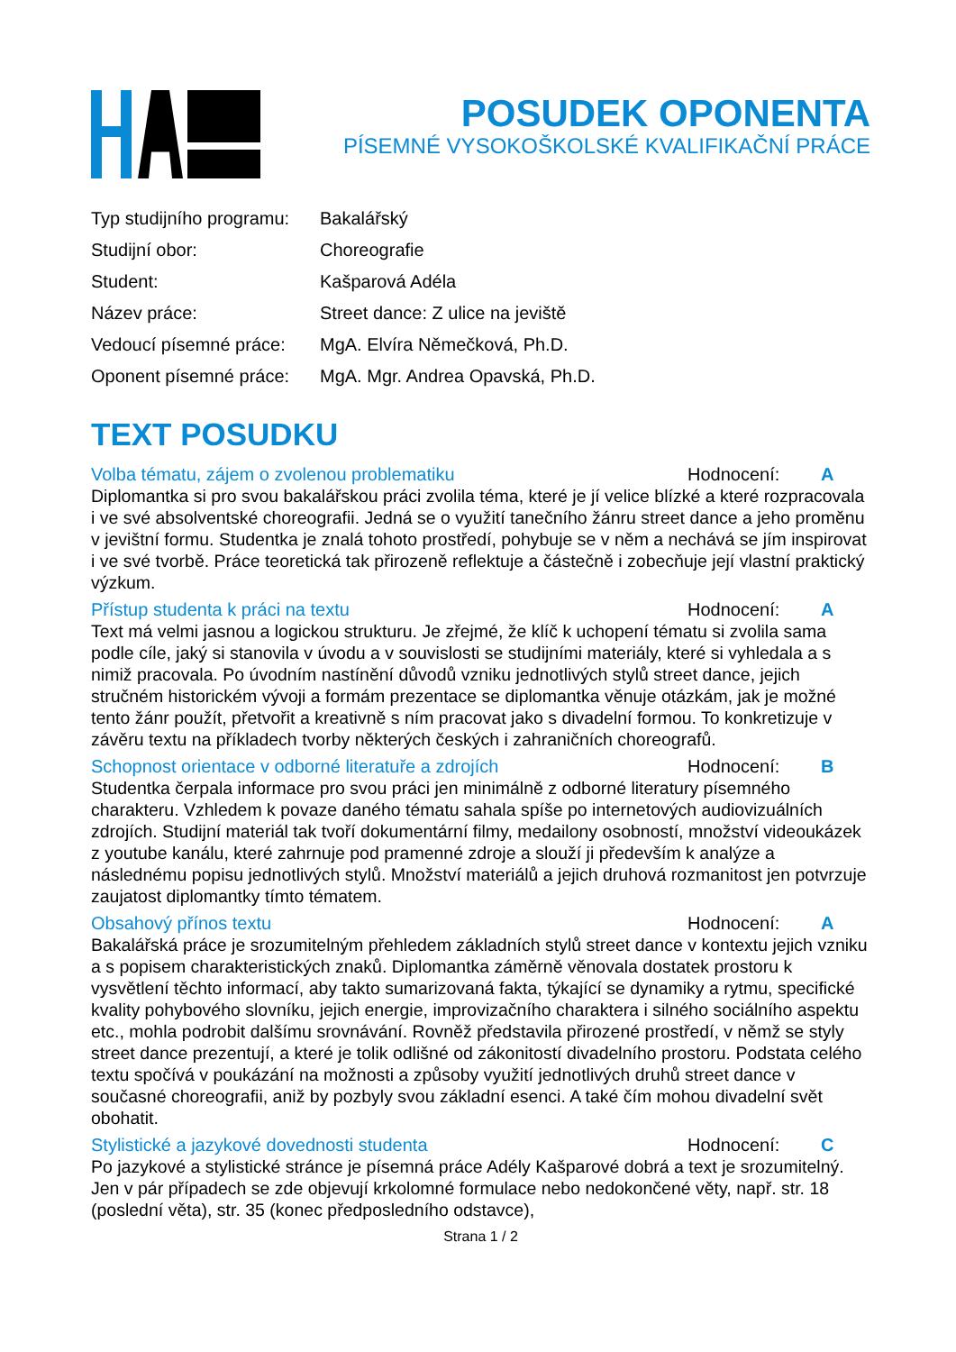POSUDEK OPONENTA
PÍSEMNÉ VYSOKOŠKOLSKÉ KVALIFIKAČNÍ PRÁCE
| Typ studijního programu: | Bakalářský |
| Studijní obor: | Choreografie |
| Student: | Kašparová Adéla |
| Název práce: | Street dance: Z ulice na jeviště |
| Vedoucí písemné práce: | MgA. Elvíra Němečková, Ph.D. |
| Oponent písemné práce: | MgA. Mgr. Andrea Opavská, Ph.D. |
TEXT POSUDKU
Volba tématu, zájem o zvolenou problematiku Hodnocení: A
Diplomantka si pro svou bakalářskou práci zvolila téma, které je jí velice blízké a které rozpracovala i ve své absolventské choreografii. Jedná se o využití tanečního žánru street dance a jeho proměnu v jevištní formu. Studentka je znalá tohoto prostředí, pohybuje se v něm a nechává se jím inspirovat i ve své tvorbě. Práce teoretická tak přirozeně reflektuje a částečně i zobecňuje její vlastní praktický výzkum.
Přístup studenta k práci na textu Hodnocení: A
Text má velmi jasnou a logickou strukturu. Je zřejmé, že klíč k uchopení tématu si zvolila sama podle cíle, jaký si stanovila v úvodu a v souvislosti se studijními materiály, které si vyhledala a s nimiž pracovala. Po úvodním nastínění důvodů vzniku jednotlivých stylů street dance, jejich stručném historickém vývoji a formám prezentace se diplomantka věnuje otázkám, jak je možné tento žánr použít, přetvořit a kreativně s ním pracovat jako s divadelní formou. To konkretizuje v závěru textu na příkladech tvorby některých českých i zahraničních choreografů.
Schopnost orientace v odborné literatuře a zdrojích Hodnocení: B
Studentka čerpala informace pro svou práci jen minimálně z odborné literatury písemného charakteru. Vzhledem k povaze daného tématu sahala spíše po internetových audiovizuálních zdrojích. Studijní materiál tak tvoří dokumentární filmy, medailony osobností, množství videoukázek z youtube kanálu, které zahrnuje pod pramenné zdroje a slouží ji především k analýze a následnému popisu jednotlivých stylů. Množství materiálů a jejich druhová rozmanitost jen potvrzuje zaujatost diplomantky tímto tématem.
Obsahový přínos textu Hodnocení: A
Bakalářská práce je srozumitelným přehledem základních stylů street dance v kontextu jejich vzniku a s popisem charakteristických znaků. Diplomantka záměrně věnovala dostatek prostoru k vysvětlení těchto informací, aby takto sumarizovaná fakta, týkající se dynamiky a rytmu, specifické kvality pohybového slovníku, jejich energie, improvizačního charaktera i silného sociálního aspektu etc., mohla podrobit dalšímu srovnávání. Rovněž představila přirozené prostředí, v němž se styly street dance prezentují, a které je tolik odlišné od zákonitostí divadelního prostoru. Podstata celého textu spočívá v poukázání na možnosti a způsoby využití jednotlivých druhů street dance v současné choreografii, aniž by pozbyly svou základní esenci. A také čím mohou divadelní svět obohatit.
Stylistické a jazykové dovednosti studenta Hodnocení: C
Po jazykové a stylistické stránce je písemná práce Adély Kašparové dobrá a text je srozumitelný. Jen v pár případech se zde objevují krkolomné formulace nebo nedokončené věty, např. str. 18 (poslední věta), str. 35 (konec předposledního odstavce),
Strana 1 / 2